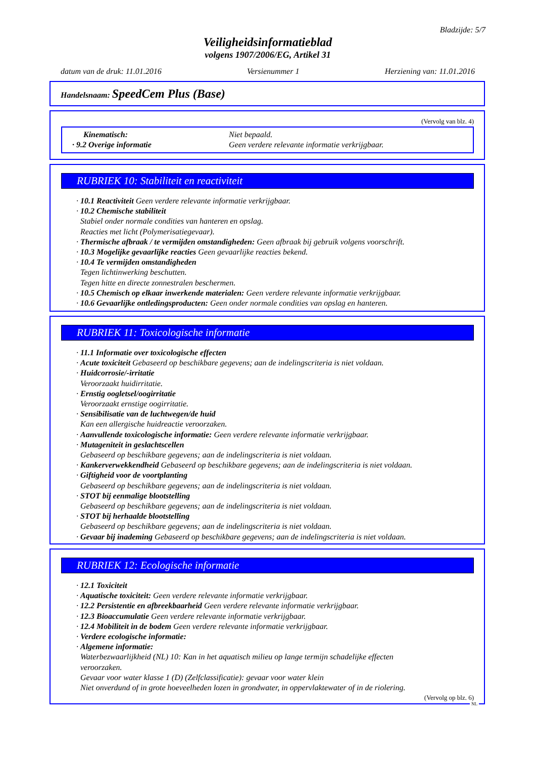Bladzijde: 5/7
Veiligheidsinformatieblad
volgens 1907/2006/EG, Artikel 31
datum van de druk: 11.01.2016 Versienummer 1 Herziening van: 11.01.2016
Handelsnaam: SpeedCem Plus (Base)
(Vervolg van blz. 4)
Kinematisch:
Niet bepaald.
· 9.2 Overige informatie
Geen verdere relevante informatie verkrijgbaar.
RUBRIEK 10: Stabiliteit en reactiviteit
· 10.1 Reactiviteit Geen verdere relevante informatie verkrijgbaar.
· 10.2 Chemische stabiliteit
Stabiel onder normale condities van hanteren en opslag.
Reacties met licht (Polymerisatiegevaar).
· Thermische afbraak / te vermijden omstandigheden: Geen afbraak bij gebruik volgens voorschrift.
· 10.3 Mogelijke gevaarlijke reacties Geen gevaarlijke reacties bekend.
· 10.4 Te vermijden omstandigheden
Tegen lichtinwerking beschutten.
Tegen hitte en directe zonnestralen beschermen.
· 10.5 Chemisch op elkaar inwerkende materialen: Geen verdere relevante informatie verkrijgbaar.
· 10.6 Gevaarlijke ontledingsproducten: Geen onder normale condities van opslag en hanteren.
RUBRIEK 11: Toxicologische informatie
· 11.1 Informatie over toxicologische effecten
· Acute toxiciteit Gebaseerd op beschikbare gegevens; aan de indelingscriteria is niet voldaan.
· Huidcorrosie/-irritatie
Veroorzaakt huidirritatie.
· Ernstig oogletsel/oogirritatie
Veroorzaakt ernstige oogirritatie.
· Sensibilisatie van de luchtwegen/de huid
Kan een allergische huidreactie veroorzaken.
· Aanvullende toxicologische informatie: Geen verdere relevante informatie verkrijgbaar.
· Mutageniteit in geslachtscellen
Gebaseerd op beschikbare gegevens; aan de indelingscriteria is niet voldaan.
· Kankerverwekkendheid Gebaseerd op beschikbare gegevens; aan de indelingscriteria is niet voldaan.
· Giftigheid voor de voortplanting
Gebaseerd op beschikbare gegevens; aan de indelingscriteria is niet voldaan.
· STOT bij eenmalige blootstelling
Gebaseerd op beschikbare gegevens; aan de indelingscriteria is niet voldaan.
· STOT bij herhaalde blootstelling
Gebaseerd op beschikbare gegevens; aan de indelingscriteria is niet voldaan.
· Gevaar bij inademing Gebaseerd op beschikbare gegevens; aan de indelingscriteria is niet voldaan.
RUBRIEK 12: Ecologische informatie
· 12.1 Toxiciteit
· Aquatische toxiciteit: Geen verdere relevante informatie verkrijgbaar.
· 12.2 Persistentie en afbreekbaarheid Geen verdere relevante informatie verkrijgbaar.
· 12.3 Bioaccumulatie Geen verdere relevante informatie verkrijgbaar.
· 12.4 Mobiliteit in de bodem Geen verdere relevante informatie verkrijgbaar.
· Verdere ecologische informatie:
· Algemene informatie:
Waterbezwaarlijkheid (NL) 10: Kan in het aquatisch milieu op lange termijn schadelijke effecten
veroorzaken.
Gevaar voor water klasse 1 (D) (Zelfclassificatie): gevaar voor water klein
Niet onverdund of in grote hoeveelheden lozen in grondwater, in oppervlaktewater of in de riolering.
(Vervolg op blz. 6)
NL